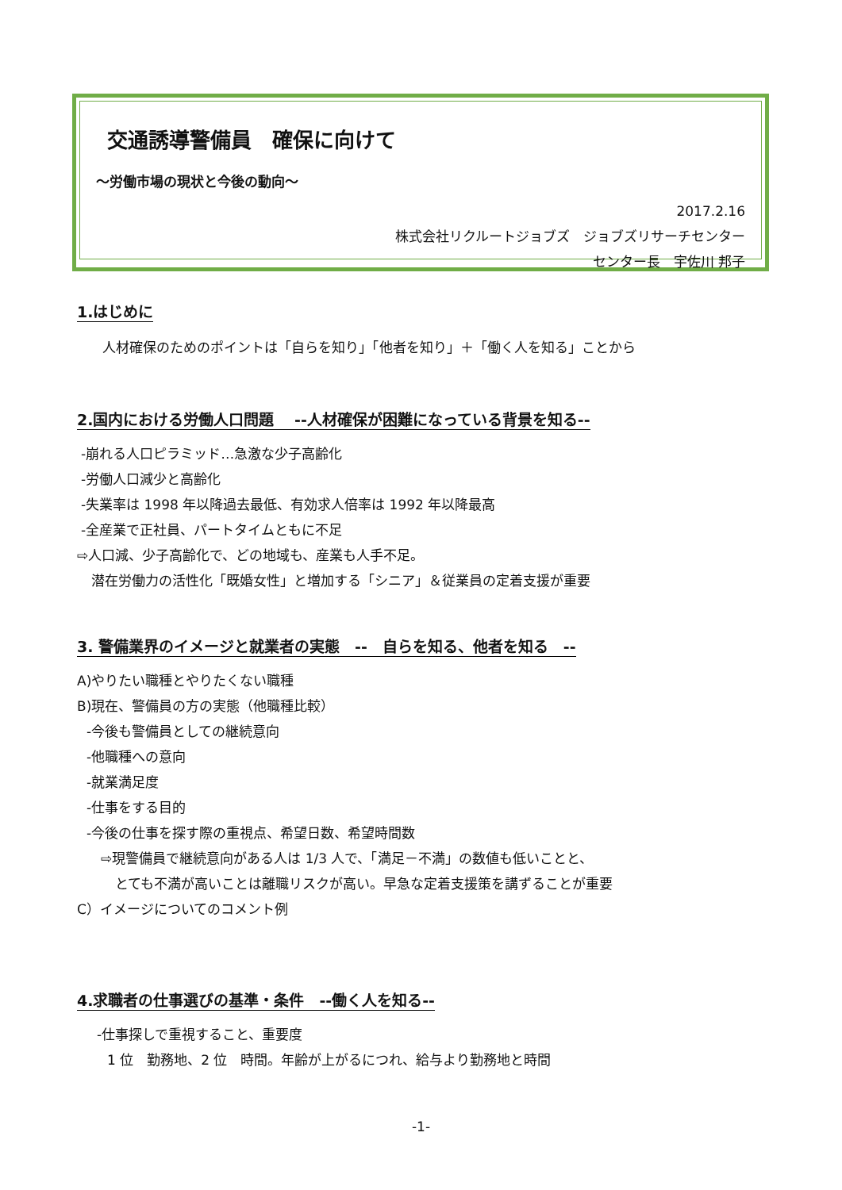交通誘導警備員　確保に向けて
～労働市場の現状と今後の動向～
2017.2.16
株式会社リクルートジョブズ　ジョブズリサーチセンター
センター長　宇佐川 邦子
1.はじめに
人材確保のためのポイントは「自らを知り」「他者を知り」＋「働く人を知る」ことから
2.国内における労働人口問題　 --人材確保が困難になっている背景を知る--
-崩れる人口ピラミッド…急激な少子高齢化
-労働人口減少と高齢化
-失業率は 1998 年以降過去最低、有効求人倍率は 1992 年以降最高
-全産業で正社員、パートタイムともに不足
⇨人口減、少子高齢化で、どの地域も、産業も人手不足。
潜在労働力の活性化「既婚女性」と増加する「シニア」＆従業員の定着支援が重要
3. 警備業界のイメージと就業者の実態　--　自らを知る、他者を知る　--
A)やりたい職種とやりたくない職種
B)現在、警備員の方の実態（他職種比較）
-今後も警備員としての継続意向
-他職種への意向
-就業満足度
-仕事をする目的
-今後の仕事を探す際の重視点、希望日数、希望時間数
⇨現警備員で継続意向がある人は 1/3 人で、「満足－不満」の数値も低いことと、
とても不満が高いことは離職リスクが高い。早急な定着支援策を講ずることが重要
C）イメージについてのコメント例
4.求職者の仕事選びの基準・条件　--働く人を知る--
-仕事探しで重視すること、重要度
1 位　勤務地、2 位　時間。年齢が上がるにつれ、給与より勤務地と時間
-1-